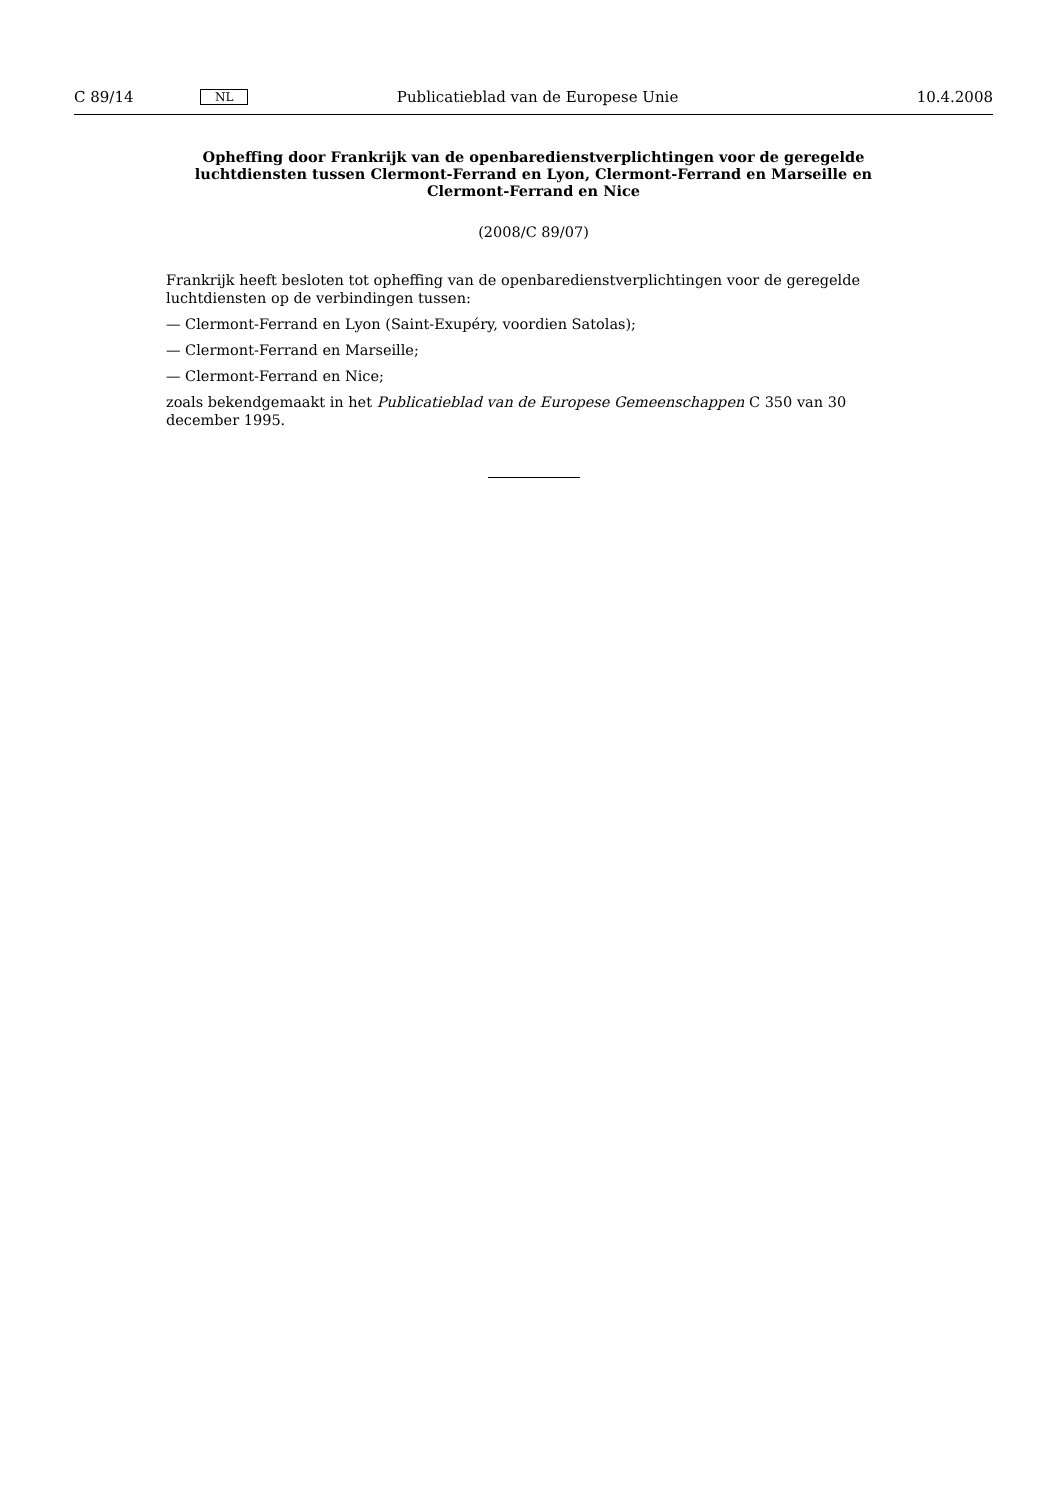C 89/14 NL Publicatieblad van de Europese Unie 10.4.2008
Opheffing door Frankrijk van de openbaredienstverplichtingen voor de geregelde luchtdiensten tussen Clermont-Ferrand en Lyon, Clermont-Ferrand en Marseille en Clermont-Ferrand en Nice
(2008/C 89/07)
Frankrijk heeft besloten tot opheffing van de openbaredienstverplichtingen voor de geregelde luchtdiensten op de verbindingen tussen:
— Clermont-Ferrand en Lyon (Saint-Exupéry, voordien Satolas);
— Clermont-Ferrand en Marseille;
— Clermont-Ferrand en Nice;
zoals bekendgemaakt in het Publicatieblad van de Europese Gemeenschappen C 350 van 30 december 1995.